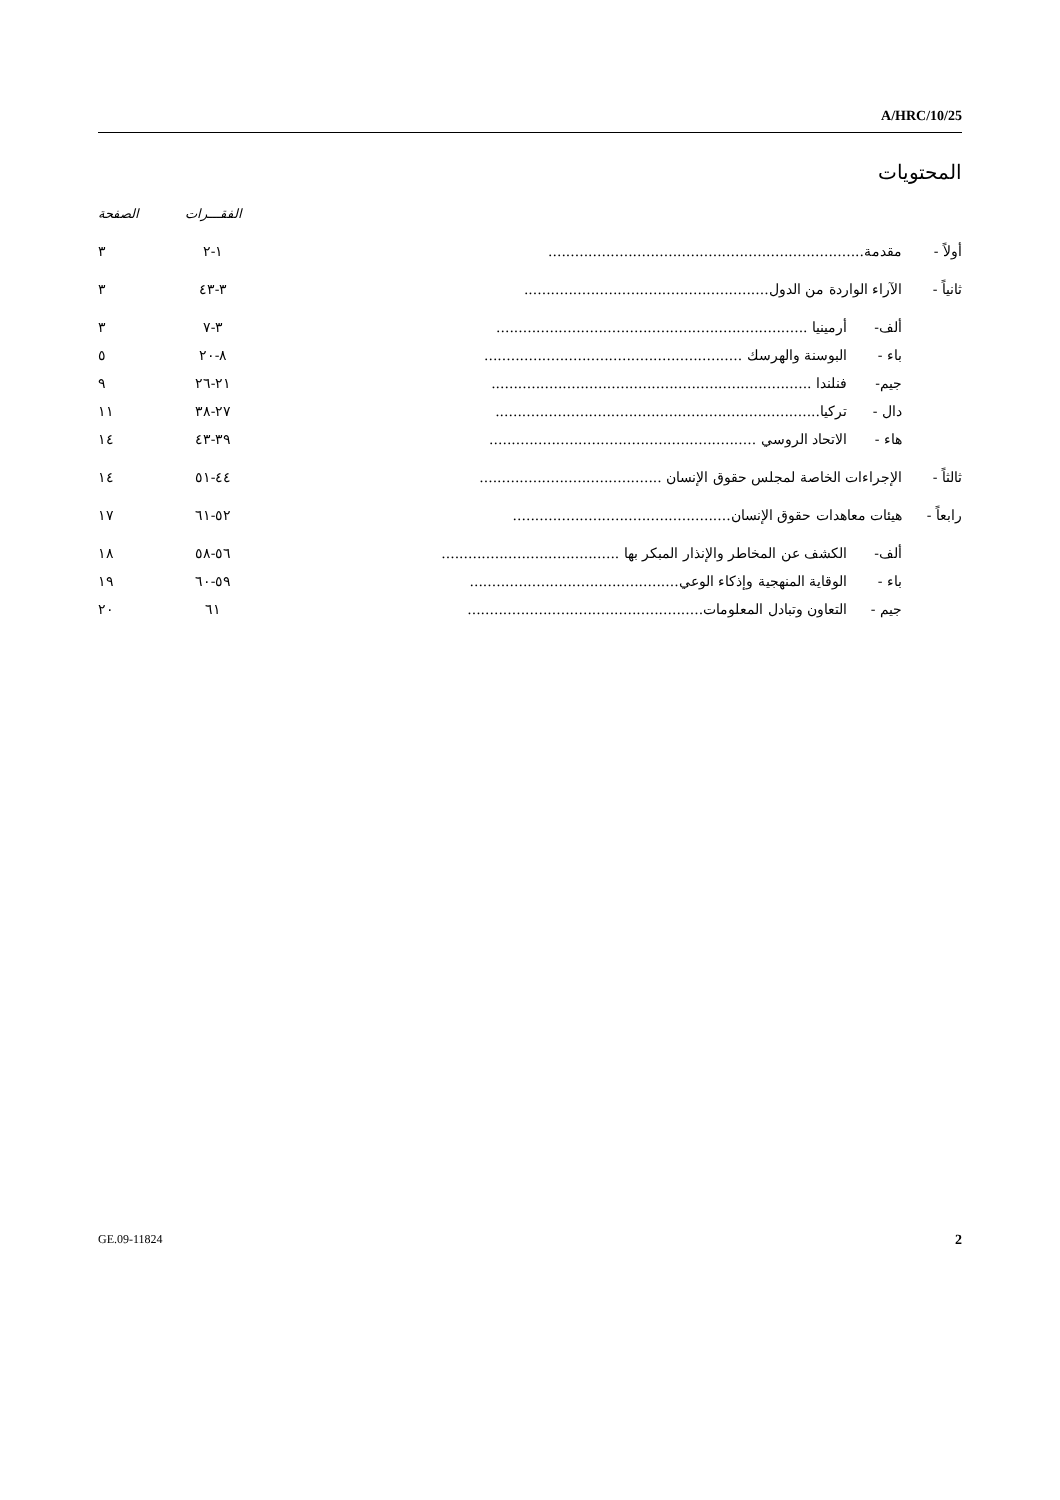A/HRC/10/25
المحتويات
| | | | الفقـــرات | الصفحة |
| --- | --- | --- | --- | --- |
| أولاً - | مقدمة....................................................................... | | ١-٢ | ٣ |
| ثانياً - | الآراء الواردة من الدول....................................................... | | ٣-٤٣ | ٣ |
| | ألف- | أرمينيا ...................................................................... | ٣-٧ | ٣ |
| | باء - | البوسنة والهرسك .......................................................... | ٨-٢٠ | ٥ |
| | جيم- | فنلندا ........................................................................ | ٢١-٢٦ | ٩ |
| | دال - | تركيا......................................................................... | ٢٧-٣٨ | ١١ |
| | هاء - | الاتحاد الروسي ............................................................ | ٣٩-٤٣ | ١٤ |
| ثالثاً - | الإجراءات الخاصة لمجلس حقوق الإنسان ......................................... | | ٤٤-٥١ | ١٤ |
| رابعاً - | هيئات معاهدات حقوق الإنسان................................................. | | ٥٢-٦١ | ١٧ |
| | ألف- | الكشف عن المخاطر والإنذار المبكر بها ........................................ | ٥٦-٥٨ | ١٨ |
| | باء - | الوقاية المنهجية وإذكاء الوعي............................................... | ٥٩-٦٠ | ١٩ |
| | جيم - | التعاون وتبادل المعلومات..................................................... | ٦١ | ٢٠ |
GE.09-11824 2